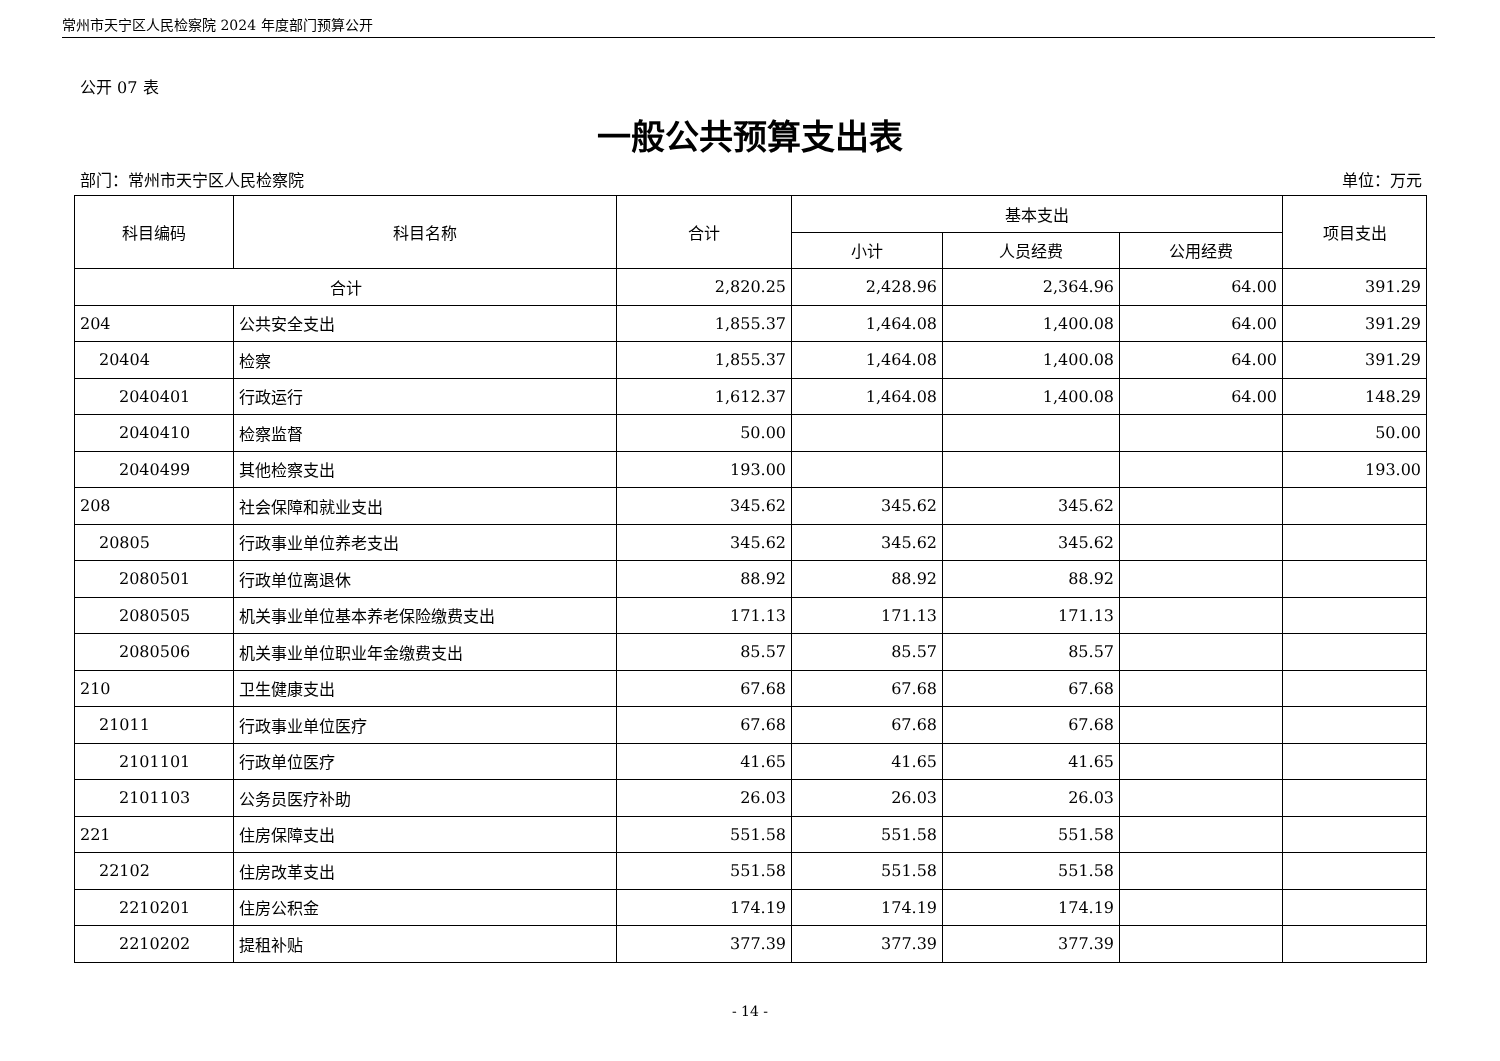常州市天宁区人民检察院 2024 年度部门预算公开
公开 07 表
一般公共预算支出表
部门：常州市天宁区人民检察院 单位：万元
| 科目编码 | 科目名称 | 合计 | 基本支出 | | | 项目支出 |
| --- | --- | --- | --- | --- | --- | --- |
| | | | 小计 | 人员经费 | 公用经费 | |
| 合计 | | 2,820.25 | 2,428.96 | 2,364.96 | 64.00 | 391.29 |
| 204 | 公共安全支出 | 1,855.37 | 1,464.08 | 1,400.08 | 64.00 | 391.29 |
| 20404 | 检察 | 1,855.37 | 1,464.08 | 1,400.08 | 64.00 | 391.29 |
| 2040401 | 行政运行 | 1,612.37 | 1,464.08 | 1,400.08 | 64.00 | 148.29 |
| 2040410 | 检察监督 | 50.00 | | | | 50.00 |
| 2040499 | 其他检察支出 | 193.00 | | | | 193.00 |
| 208 | 社会保障和就业支出 | 345.62 | 345.62 | 345.62 | | |
| 20805 | 行政事业单位养老支出 | 345.62 | 345.62 | 345.62 | | |
| 2080501 | 行政单位离退休 | 88.92 | 88.92 | 88.92 | | |
| 2080505 | 机关事业单位基本养老保险缴费支出 | 171.13 | 171.13 | 171.13 | | |
| 2080506 | 机关事业单位职业年金缴费支出 | 85.57 | 85.57 | 85.57 | | |
| 210 | 卫生健康支出 | 67.68 | 67.68 | 67.68 | | |
| 21011 | 行政事业单位医疗 | 67.68 | 67.68 | 67.68 | | |
| 2101101 | 行政单位医疗 | 41.65 | 41.65 | 41.65 | | |
| 2101103 | 公务员医疗补助 | 26.03 | 26.03 | 26.03 | | |
| 221 | 住房保障支出 | 551.58 | 551.58 | 551.58 | | |
| 22102 | 住房改革支出 | 551.58 | 551.58 | 551.58 | | |
| 2210201 | 住房公积金 | 174.19 | 174.19 | 174.19 | | |
| 2210202 | 提租补贴 | 377.39 | 377.39 | 377.39 | | |
- 14 -